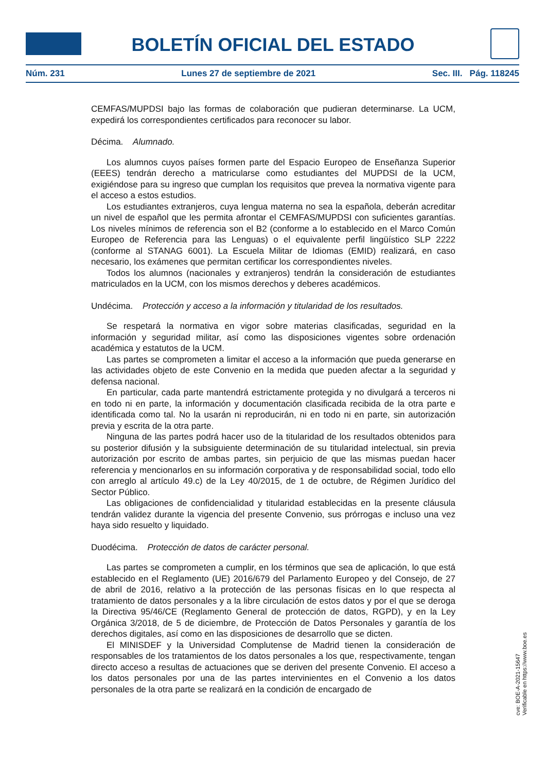BOLETÍN OFICIAL DEL ESTADO
Núm. 231 Lunes 27 de septiembre de 2021 Sec. III. Pág. 118245
CEMFAS/MUPDSI bajo las formas de colaboración que pudieran determinarse. La UCM, expedirá los correspondientes certificados para reconocer su labor.
Décima. Alumnado.
Los alumnos cuyos países formen parte del Espacio Europeo de Enseñanza Superior (EEES) tendrán derecho a matricularse como estudiantes del MUPDSI de la UCM, exigiéndose para su ingreso que cumplan los requisitos que prevea la normativa vigente para el acceso a estos estudios.
Los estudiantes extranjeros, cuya lengua materna no sea la española, deberán acreditar un nivel de español que les permita afrontar el CEMFAS/MUPDSI con suficientes garantías. Los niveles mínimos de referencia son el B2 (conforme a lo establecido en el Marco Común Europeo de Referencia para las Lenguas) o el equivalente perfil lingüístico SLP 2222 (conforme al STANAG 6001). La Escuela Militar de Idiomas (EMID) realizará, en caso necesario, los exámenes que permitan certificar los correspondientes niveles.
Todos los alumnos (nacionales y extranjeros) tendrán la consideración de estudiantes matriculados en la UCM, con los mismos derechos y deberes académicos.
Undécima. Protección y acceso a la información y titularidad de los resultados.
Se respetará la normativa en vigor sobre materias clasificadas, seguridad en la información y seguridad militar, así como las disposiciones vigentes sobre ordenación académica y estatutos de la UCM.
Las partes se comprometen a limitar el acceso a la información que pueda generarse en las actividades objeto de este Convenio en la medida que pueden afectar a la seguridad y defensa nacional.
En particular, cada parte mantendrá estrictamente protegida y no divulgará a terceros ni en todo ni en parte, la información y documentación clasificada recibida de la otra parte e identificada como tal. No la usarán ni reproducirán, ni en todo ni en parte, sin autorización previa y escrita de la otra parte.
Ninguna de las partes podrá hacer uso de la titularidad de los resultados obtenidos para su posterior difusión y la subsiguiente determinación de su titularidad intelectual, sin previa autorización por escrito de ambas partes, sin perjuicio de que las mismas puedan hacer referencia y mencionarlos en su información corporativa y de responsabilidad social, todo ello con arreglo al artículo 49.c) de la Ley 40/2015, de 1 de octubre, de Régimen Jurídico del Sector Público.
Las obligaciones de confidencialidad y titularidad establecidas en la presente cláusula tendrán validez durante la vigencia del presente Convenio, sus prórrogas e incluso una vez haya sido resuelto y liquidado.
Duodécima. Protección de datos de carácter personal.
Las partes se comprometen a cumplir, en los términos que sea de aplicación, lo que está establecido en el Reglamento (UE) 2016/679 del Parlamento Europeo y del Consejo, de 27 de abril de 2016, relativo a la protección de las personas físicas en lo que respecta al tratamiento de datos personales y a la libre circulación de estos datos y por el que se deroga la Directiva 95/46/CE (Reglamento General de protección de datos, RGPD), y en la Ley Orgánica 3/2018, de 5 de diciembre, de Protección de Datos Personales y garantía de los derechos digitales, así como en las disposiciones de desarrollo que se dicten.
El MINISDEF y la Universidad Complutense de Madrid tienen la consideración de responsables de los tratamientos de los datos personales a los que, respectivamente, tengan directo acceso a resultas de actuaciones que se deriven del presente Convenio. El acceso a los datos personales por una de las partes intervinientes en el Convenio a los datos personales de la otra parte se realizará en la condición de encargado de
cve: BOE-A-2021-15647
Verificable en https://www.boe.es